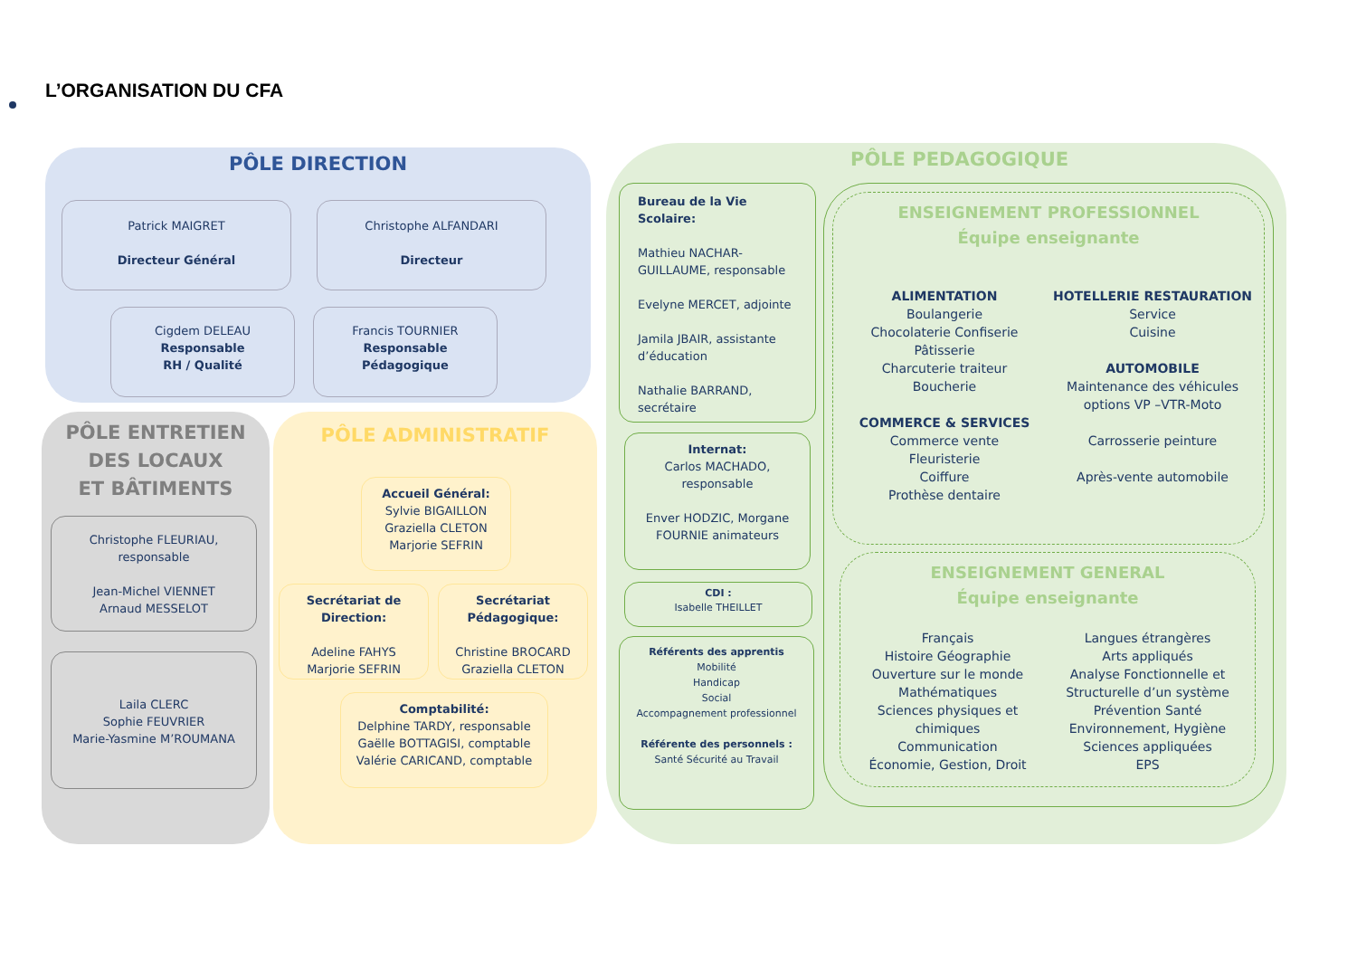L’ORGANISATION DU CFA
PÔLE DIRECTION
Patrick MAIGRET
Directeur Général
Christophe ALFANDARI
Directeur
Cigdem DELEAU
Responsable
RH / Qualité
Francis TOURNIER
Responsable
Pédagogique
PÔLE ENTRETIEN
DES LOCAUX
ET BÂTIMENTS
Christophe FLEURIAU,
responsable
Jean-Michel VIENNET
Arnaud MESSELOT
Laila CLERC
Sophie FEUVRIER
Marie-Yasmine M’ROUMANA
PÔLE ADMINISTRATIF
Accueil Général:
Sylvie BIGAILLON
Graziella CLETON
Marjorie SEFRIN
Secrétariat de Direction:
Adeline FAHYS
Marjorie SEFRIN
Secrétariat Pédagogique:
Christine BROCARD
Graziella CLETON
Comptabilité:
Delphine TARDY, responsable
Gaëlle BOTTAGISI, comptable
Valérie CARICAND, comptable
PÔLE PEDAGOGIQUE
Bureau de la Vie Scolaire:
Mathieu NACHAR-GUILLAUME, responsable
Evelyne MERCET, adjointe
Jamila JBAIR, assistante d’éducation
Nathalie BARRAND, secrétaire
Internat:
Carlos MACHADO, responsable
Enver HODZIC, Morgane FOURNIE animateurs
CDI :
Isabelle THEILLET
Référents des apprentis
Mobilité
Handicap
Social
Accompagnement professionnel
Référente des personnels :
Santé Sécurité au Travail
ENSEIGNEMENT PROFESSIONNEL
Équipe enseignante
ALIMENTATION
Boulangerie
Chocolaterie Confiserie
Pâtisserie
Charcuterie traiteur
Boucherie
COMMERCE & SERVICES
Commerce vente
Fleuristerie
Coiffure
Prothèse dentaire
HOTELLERIE RESTAURATION
Service
Cuisine
AUTOMOBILE
Maintenance des véhicules options VP –VTR-Moto
Carrosserie peinture
Après-vente automobile
ENSEIGNEMENT GENERAL
Équipe enseignante
Français
Histoire Géographie
Ouverture sur le monde
Mathématiques
Sciences physiques et chimiques
Communication
Économie, Gestion, Droit
Langues étrangères
Arts appliqués
Analyse Fonctionnelle et Structurelle d’un système
Prévention Santé Environnement, Hygiène
Sciences appliquées
EPS